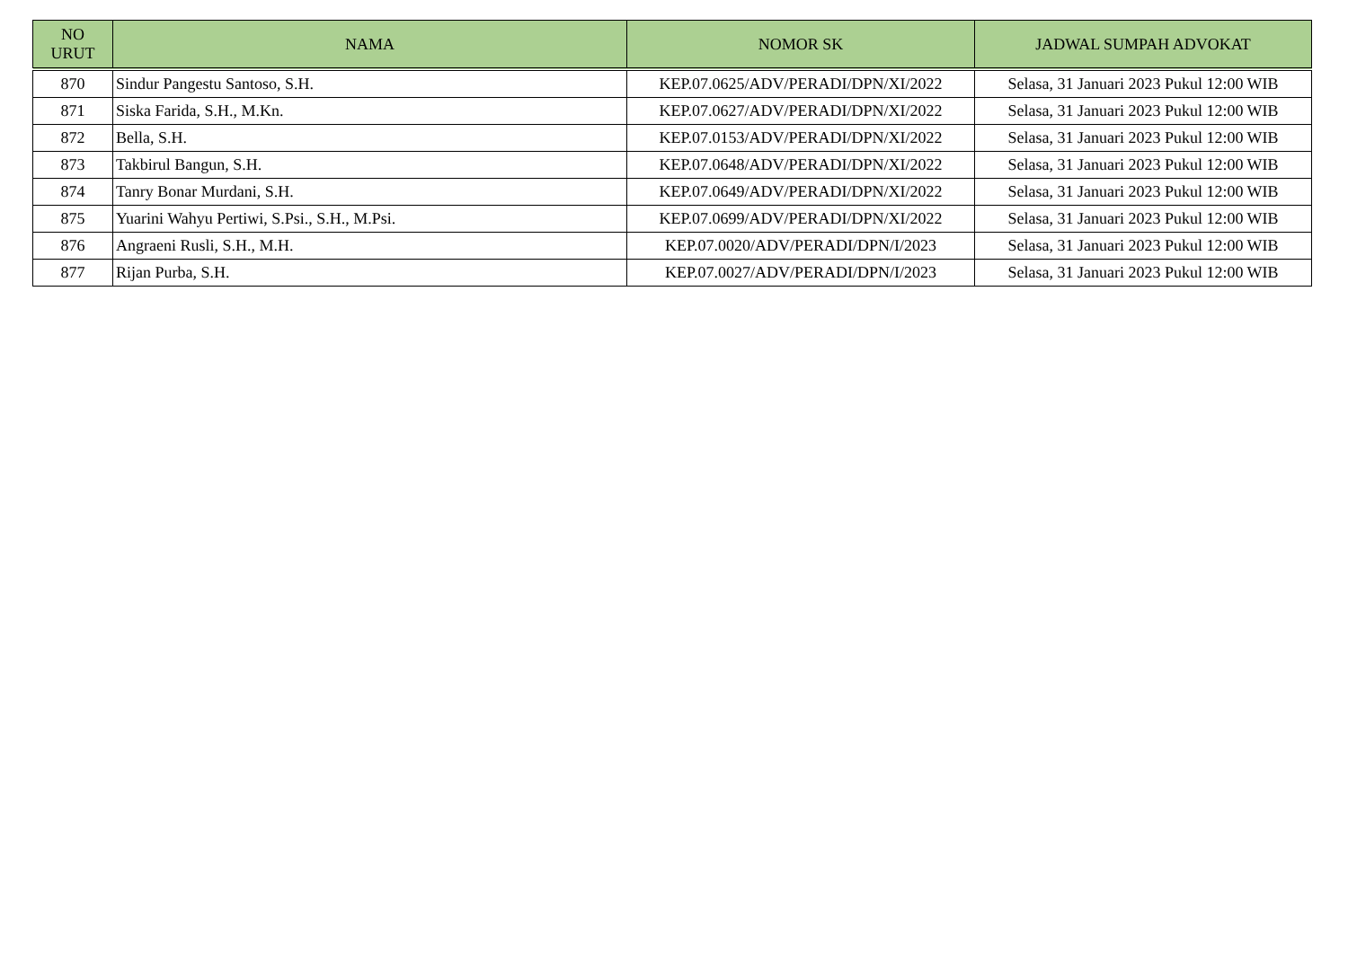| NO URUT | NAMA | NOMOR SK | JADWAL SUMPAH ADVOKAT |
| --- | --- | --- | --- |
| 870 | Sindur Pangestu Santoso, S.H. | KEP.07.0625/ADV/PERADI/DPN/XI/2022 | Selasa, 31 Januari 2023 Pukul 12:00 WIB |
| 871 | Siska Farida, S.H., M.Kn. | KEP.07.0627/ADV/PERADI/DPN/XI/2022 | Selasa, 31 Januari 2023 Pukul 12:00 WIB |
| 872 | Bella, S.H. | KEP.07.0153/ADV/PERADI/DPN/XI/2022 | Selasa, 31 Januari 2023 Pukul 12:00 WIB |
| 873 | Takbirul Bangun, S.H. | KEP.07.0648/ADV/PERADI/DPN/XI/2022 | Selasa, 31 Januari 2023 Pukul 12:00 WIB |
| 874 | Tanry Bonar Murdani, S.H. | KEP.07.0649/ADV/PERADI/DPN/XI/2022 | Selasa, 31 Januari 2023 Pukul 12:00 WIB |
| 875 | Yuarini Wahyu Pertiwi, S.Psi., S.H., M.Psi. | KEP.07.0699/ADV/PERADI/DPN/XI/2022 | Selasa, 31 Januari 2023 Pukul 12:00 WIB |
| 876 | Angraeni Rusli, S.H., M.H. | KEP.07.0020/ADV/PERADI/DPN/I/2023 | Selasa, 31 Januari 2023 Pukul 12:00 WIB |
| 877 | Rijan Purba, S.H. | KEP.07.0027/ADV/PERADI/DPN/I/2023 | Selasa, 31 Januari 2023 Pukul 12:00 WIB |